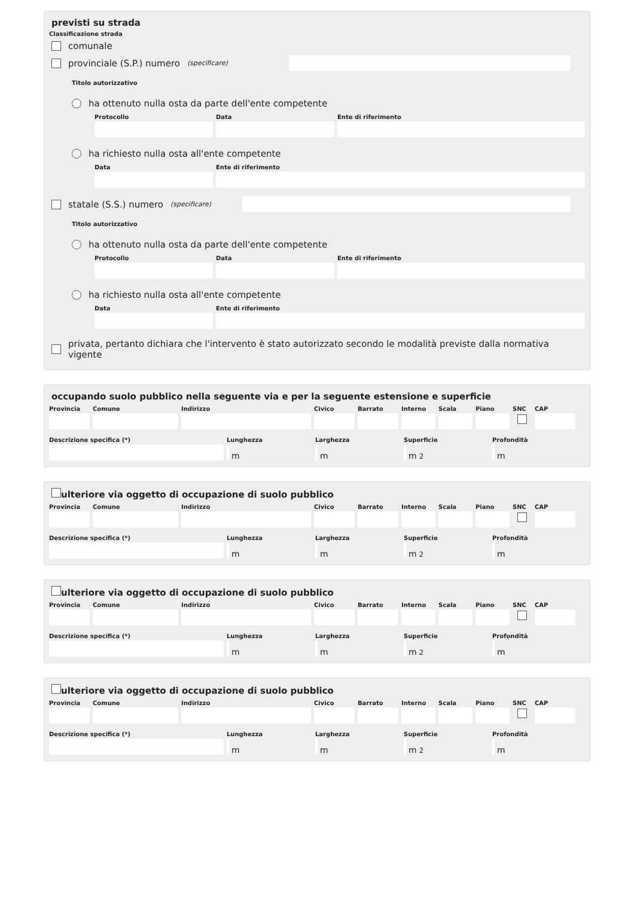previsti su strada
Classificazione strada
comunale
provinciale (S.P.) numero (specificare)
Titolo autorizzativo
ha ottenuto nulla osta da parte dell'ente competente
Protocollo Data Ente di riferimento
ha richiesto nulla osta all'ente competente
Data Ente di riferimento
statale (S.S.) numero (specificare)
Titolo autorizzativo
ha ottenuto nulla osta da parte dell'ente competente
Protocollo Data Ente di riferimento
ha richiesto nulla osta all'ente competente
Data Ente di riferimento
privata, pertanto dichiara che l'intervento è stato autorizzato secondo le modalità previste dalla normativa vigente
occupando suolo pubblico nella seguente via e per la seguente estensione e superficie
Provincia
Comune Indirizzo Civico Barrato Interno
Scala Piano SNC CAP
Descrizione specifica (*) Lunghezza
m
Larghezza
m
Superficie
m<sup>2</sup>
Profondità
m
ulteriore via oggetto di occupazione di suolo pubblico
Provincia
Comune Indirizzo Civico Barrato Interno
Scala Piano SNC CAP
Descrizione specifica (*) Lunghezza
m
Larghezza
m
Superficie
m<sup>2</sup>
Profondità
m
ulteriore via oggetto di occupazione di suolo pubblico
Provincia
Comune Indirizzo Civico Barrato Interno
Scala Piano SNC CAP
Descrizione specifica (*) Lunghezza
m
Larghezza
m
Superficie
m<sup>2</sup>
Profondità
m
ulteriore via oggetto di occupazione di suolo pubblico
Provincia
Comune Indirizzo Civico Barrato Interno
Scala Piano SNC CAP
Descrizione specifica (*) Lunghezza
m
Larghezza
m
Superficie
m<sup>2</sup>
Profondità
m